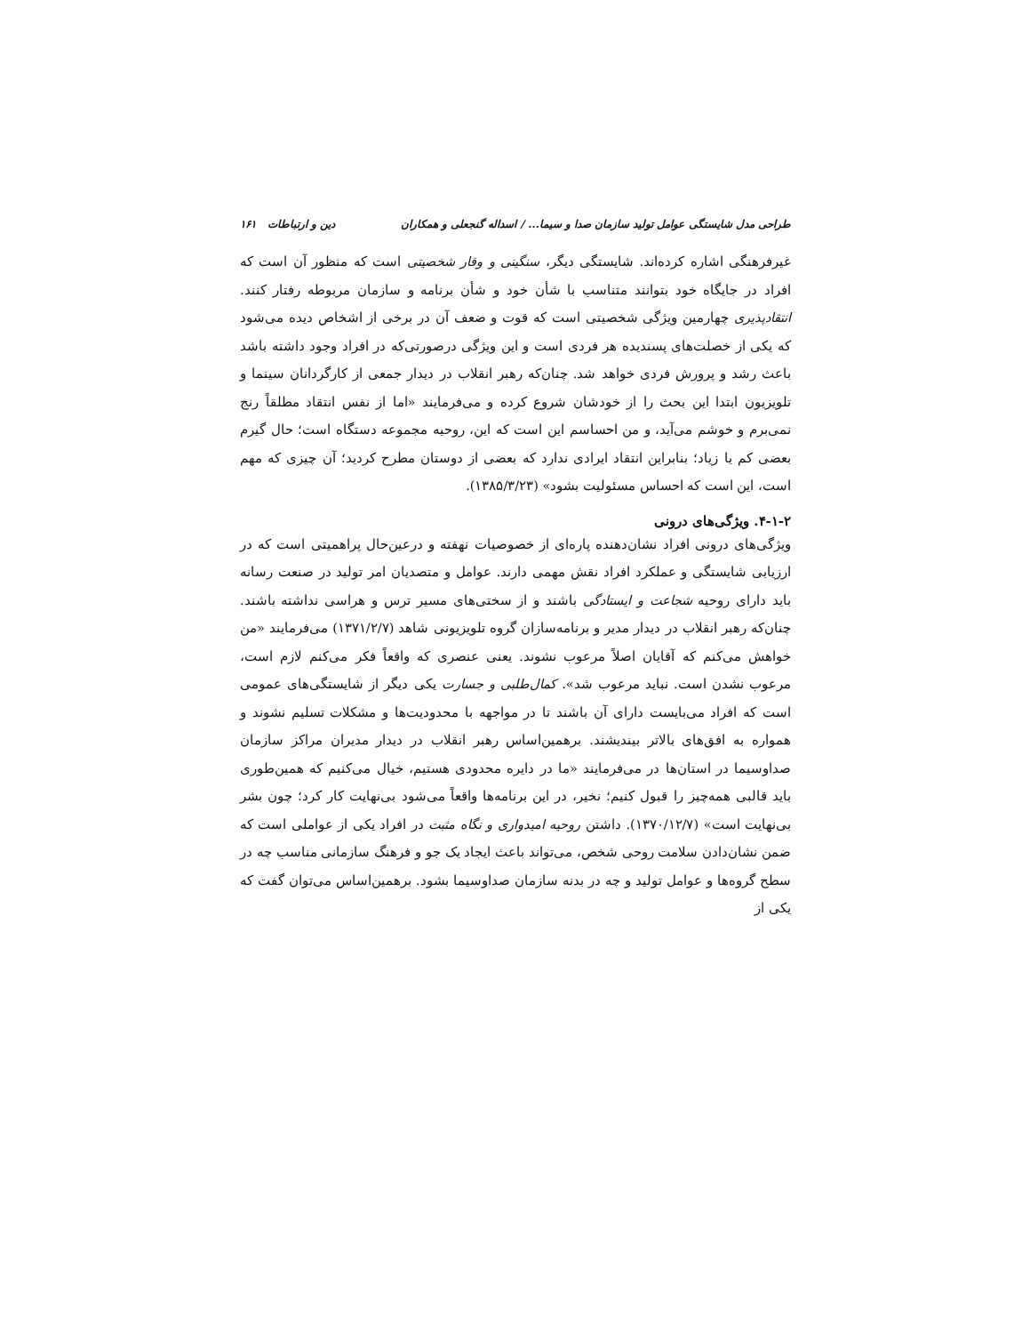طراحی مدل شایستگی عوامل تولید سازمان صدا و سیما... / اسداله گنجعلی و همکاران دین و ارتباطات ۱۶۱
غیرفرهنگی اشاره کرده‌اند. شایستگی دیگر، سنگینی و وقار شخصیتی است که منظور آن است که افراد در جایگاه خود بتوانند متناسب با شأن خود و شأن برنامه و سازمان مربوطه رفتار کنند. انتقادپذیری چهارمین ویژگی شخصیتی است که قوت و ضعف آن در برخی از اشخاص دیده می‌شود که یکی از خصلت‌های پسندیده هر فردی است و این ویژگی درصورتی‌که در افراد وجود داشته باشد باعث رشد و پرورش فردی خواهد شد. چنان‌که رهبر انقلاب در دیدار جمعی از کارگردانان سینما و تلویزیون ابتدا این بحث را از خودشان شروع کرده و می‌فرمایند «اما از نفس انتقاد مطلقاً رنج نمی‌برم و خوشم می‌آید، و من احساسم این است که این، روحیه مجموعه دستگاه است؛ حال گیرم بعضی کم یا زیاد؛ بنابراین انتقاد ایرادی ندارد که بعضی از دوستان مطرح کردید؛ آن چیزی که مهم است، این است که احساس مسئولیت بشود» (۱۳۸۵/۳/۲۳).
۴-۱-۲. ویژگی‌های درونی
ویژگی‌های درونی افراد نشان‌دهنده پاره‌ای از خصوصیات نهفته و درعین‌حال پراهمیتی است که در ارزیابی شایستگی و عملکرد افراد نقش مهمی دارند. عوامل و متصدیان امر تولید در صنعت رسانه باید دارای روحیه شجاعت و ایستادگی باشند و از سختی‌های مسیر ترس و هراسی نداشته باشند. چنان‌که رهبر انقلاب در دیدار مدیر و برنامه‌سازان گروه تلویزیونی شاهد (۱۳۷۱/۲/۷) می‌فرمایند «من خواهش می‌کنم که آقایان اصلاً مرعوب نشوند. یعنی عنصری که واقعاً فکر می‌کنم لازم است، مرعوب نشدن است. نباید مرعوب شد». کمال‌طلبی و جسارت یکی دیگر از شایستگی‌های عمومی است که افراد می‌بایست دارای آن باشند تا در مواجهه با محدودیت‌ها و مشکلات تسلیم نشوند و همواره به افق‌های بالاتر بیندیشند. برهمین‌اساس رهبر انقلاب در دیدار مدیران مراکز سازمان صداوسیما در استان‌ها در می‌فرمایند «ما در دایره محدودی هستیم، خیال می‌کنیم که همین‌طوری باید قالبی همه‌چیز را قبول کنیم؛ نخیر، در این برنامه‌ها واقعاً می‌شود بی‌نهایت کار کرد؛ چون بشر بی‌نهایت است» (۱۳۷۰/۱۲/۷). داشتن روحیه امیدواری و نگاه مثبت در افراد یکی از عواملی است که ضمن نشان‌دادن سلامت روحی شخص، می‌تواند باعث ایجاد یک جو و فرهنگ سازمانی مناسب چه در سطح گروه‌ها و عوامل تولید و چه در بدنه سازمان صداوسیما بشود. برهمین‌اساس می‌توان گفت که یکی از